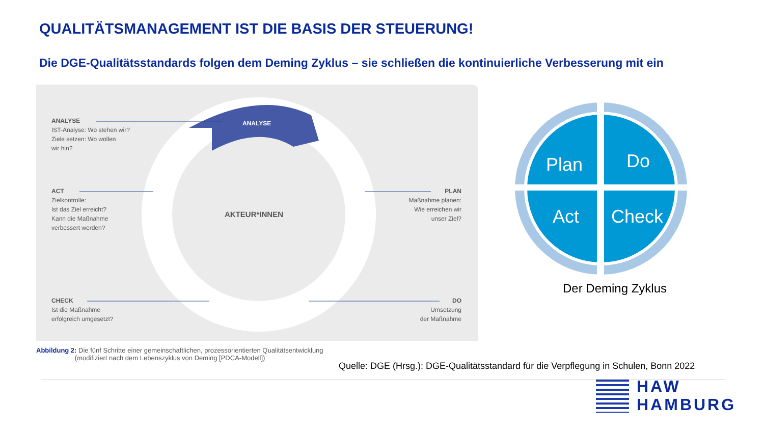QUALITÄTSMANAGEMENT IST DIE BASIS DER STEUERUNG!
Die DGE-Qualitätsstandards folgen dem Deming Zyklus – sie schließen die kontinuierliche Verbesserung mit ein
ANALYSE
AKTEUR*INNEN
ANALYSE
IST-Analyse: Wo stehen wir?
Ziele setzen: Wo wollen
wir hin?
ACT
Zielkontrolle:
Ist das Ziel erreicht?
Kann die Maßnahme
verbessert werden?
PLAN
Maßnahme planen:
Wie erreichen wir
unser Ziel?
CHECK
Ist die Maßnahme
erfolgreich umgesetzt?
DO
Umsetzung
der Maßnahme
Abbildung 2: Die fünf Schritte einer gemeinschaftlichen, prozessorientierten Qualitätsentwicklung
(modifiziert nach dem Lebenszyklus von Deming [PDCA-Modell])
Plan
Do
Act
Check
Der Deming Zyklus
Quelle: DGE (Hrsg.): DGE-Qualitätsstandard für die Verpflegung in Schulen, Bonn 2022
HAW
HAMBURG